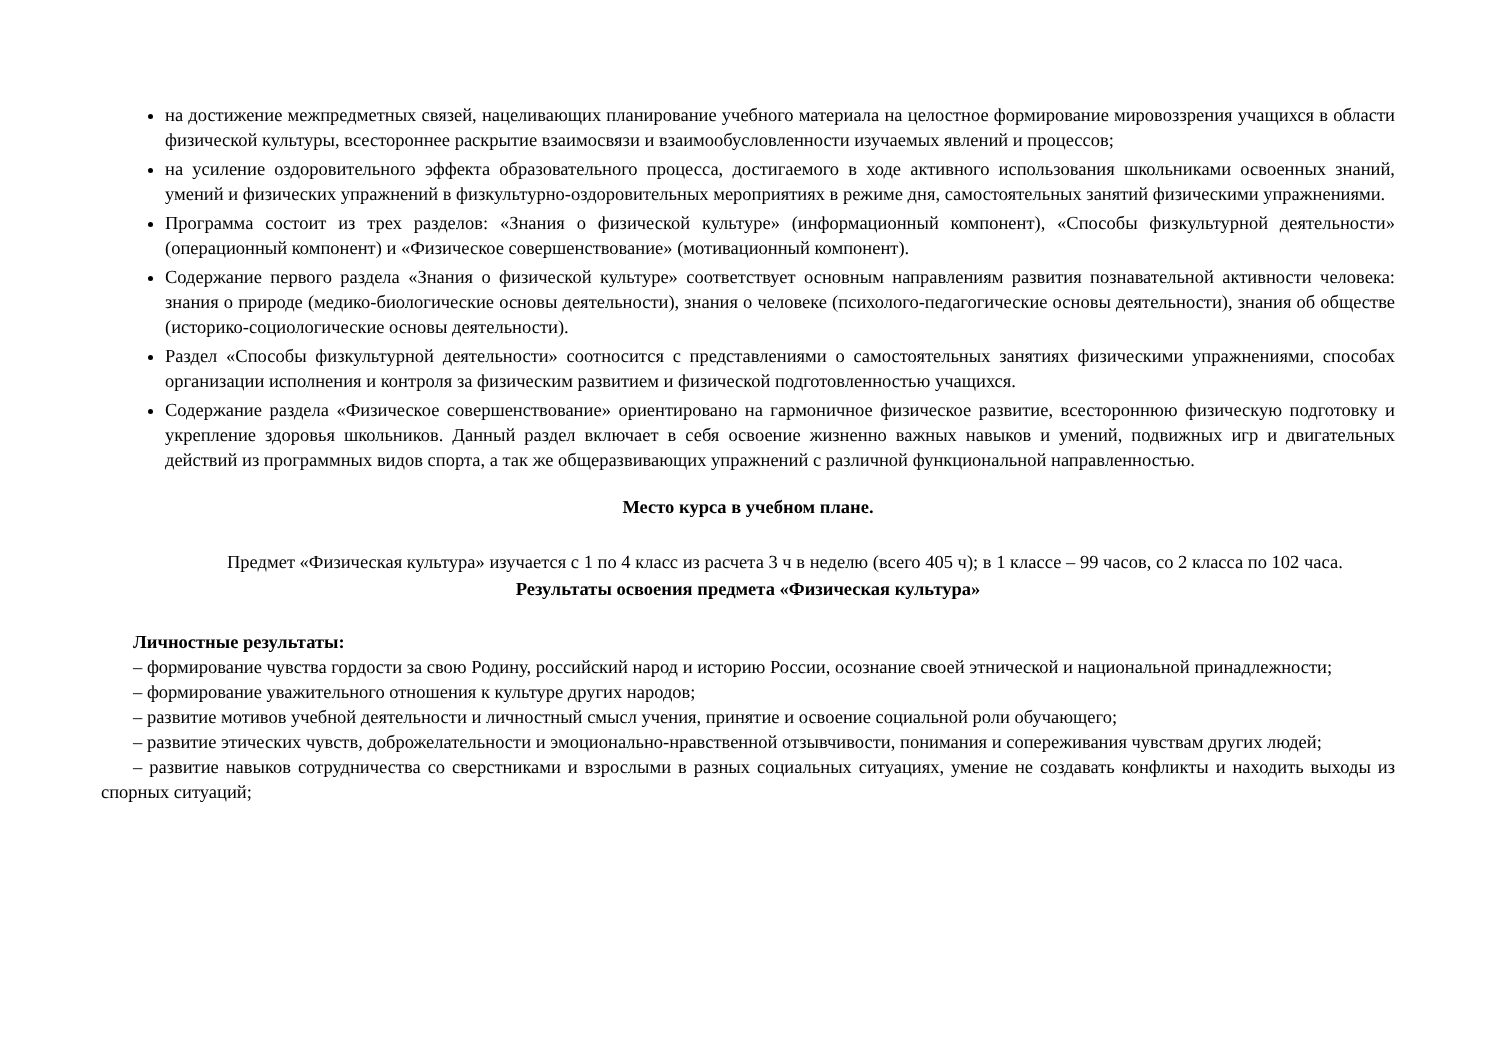на достижение межпредметных связей, нацеливающих планирование учебного материала на целостное формирование мировоззрения учащихся в области физической культуры, всестороннее раскрытие взаимосвязи и взаимообусловленности изучаемых явлений и процессов;
на усиление оздоровительного эффекта образовательного процесса, достигаемого в ходе активного использования школьниками освоенных знаний, умений и физических упражнений в физкультурно-оздоровительных мероприятиях в режиме дня, самостоятельных занятий физическими упражнениями.
Программа состоит из трех разделов: «Знания о физической культуре» (информационный компонент), «Способы физкультурной деятельности» (операционный компонент) и «Физическое совершенствование» (мотивационный компонент).
Содержание первого раздела «Знания о физической культуре» соответствует основным направлениям развития познавательной активности человека: знания о природе (медико-биологические основы деятельности), знания о человеке (психолого-педагогические основы деятельности), знания об обществе (историко-социологические основы деятельности).
Раздел «Способы физкультурной деятельности» соотносится с представлениями о самостоятельных занятиях физическими упражнениями, способах организации исполнения и контроля за физическим развитием и физической подготовленностью учащихся.
Содержание раздела «Физическое совершенствование» ориентировано на гармоничное физическое развитие, всестороннюю физическую подготовку и укрепление здоровья школьников. Данный раздел включает в себя освоение жизненно важных навыков и умений, подвижных игр и двигательных действий из программных видов спорта, а так же общеразвивающих упражнений с различной функциональной направленностью.
Место курса в учебном плане.
Предмет «Физическая культура» изучается с 1 по 4 класс из расчета 3 ч в неделю (всего 405 ч); в 1 классе – 99 часов, со 2 класса по 102 часа.
Результаты освоения предмета «Физическая культура»
Личностные результаты:
– формирование чувства гордости за свою Родину, российский народ и историю России, осознание своей этнической и национальной принадлежности;
– формирование уважительного отношения к культуре других народов;
– развитие мотивов учебной деятельности и личностный смысл учения, принятие и освоение социальной роли обучающего;
– развитие этических чувств, доброжелательности и эмоционально-нравственной отзывчивости, понимания и сопереживания чувствам других людей;
– развитие навыков сотрудничества со сверстниками и взрослыми в разных социальных ситуациях, умение не создавать конфликты и находить выходы из спорных ситуаций;